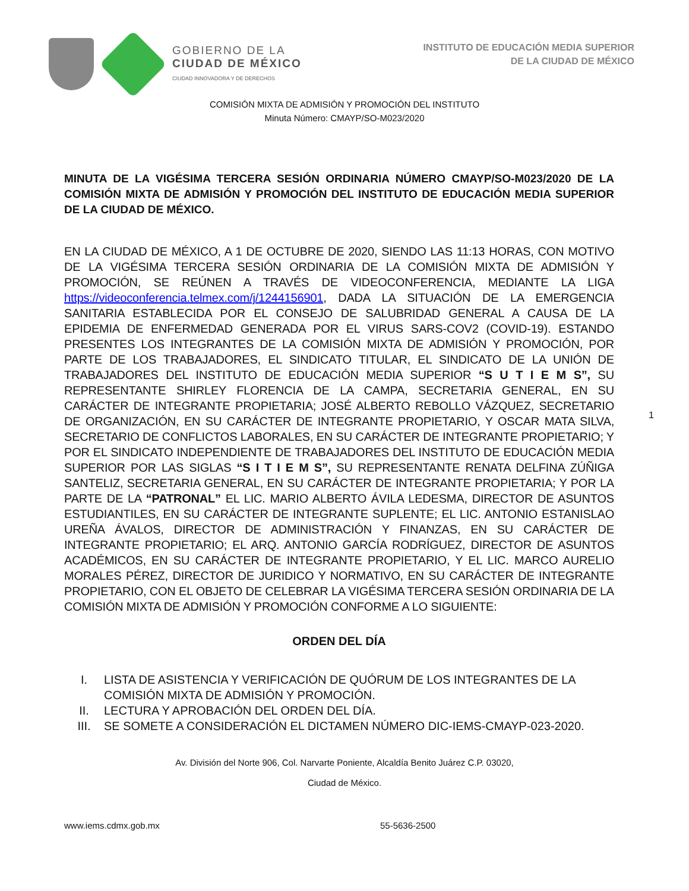GOBIERNO DE LA
CIUDAD DE MÉXICO
CIUDAD INNOVADORA Y DE DERECHOS
INSTITUTO DE EDUCACIÓN MEDIA SUPERIOR
DE LA CIUDAD DE MÉXICO
COMISIÓN MIXTA DE ADMISIÓN Y PROMOCIÓN DEL INSTITUTO
Minuta Número: CMAYP/SO-M023/2020
1
MINUTA DE LA VIGÉSIMA TERCERA SESIÓN ORDINARIA NÚMERO CMAYP/SO-M023/2020 DE LA COMISIÓN MIXTA DE ADMISIÓN Y PROMOCIÓN DEL INSTITUTO DE EDUCACIÓN MEDIA SUPERIOR DE LA CIUDAD DE MÉXICO.
EN LA CIUDAD DE MÉXICO, A 1 DE OCTUBRE DE 2020, SIENDO LAS 11:13 HORAS, CON MOTIVO DE LA VIGÉSIMA TERCERA SESIÓN ORDINARIA DE LA COMISIÓN MIXTA DE ADMISIÓN Y PROMOCIÓN, SE REÚNEN A TRAVÉS DE VIDEOCONFERENCIA, MEDIANTE LA LIGA https://videoconferencia.telmex.com/j/1244156901, DADA LA SITUACIÓN DE LA EMERGENCIA SANITARIA ESTABLECIDA POR EL CONSEJO DE SALUBRIDAD GENERAL A CAUSA DE LA EPIDEMIA DE ENFERMEDAD GENERADA POR EL VIRUS SARS-COV2 (COVID-19). ESTANDO PRESENTES LOS INTEGRANTES DE LA COMISIÓN MIXTA DE ADMISIÓN Y PROMOCIÓN, POR PARTE DE LOS TRABAJADORES, EL SINDICATO TITULAR, EL SINDICATO DE LA UNIÓN DE TRABAJADORES DEL INSTITUTO DE EDUCACIÓN MEDIA SUPERIOR “S U T I E M S”, SU REPRESENTANTE SHIRLEY FLORENCIA DE LA CAMPA, SECRETARIA GENERAL, EN SU CARÁCTER DE INTEGRANTE PROPIETARIA; JOSÉ ALBERTO REBOLLO VÁZQUEZ, SECRETARIO DE ORGANIZACIÓN, EN SU CARÁCTER DE INTEGRANTE PROPIETARIO, Y OSCAR MATA SILVA, SECRETARIO DE CONFLICTOS LABORALES, EN SU CARÁCTER DE INTEGRANTE PROPIETARIO; Y POR EL SINDICATO INDEPENDIENTE DE TRABAJADORES DEL INSTITUTO DE EDUCACIÓN MEDIA SUPERIOR POR LAS SIGLAS “S I T I E M S”, SU REPRESENTANTE RENATA DELFINA ZÚÑIGA SANTELIZ, SECRETARIA GENERAL, EN SU CARÁCTER DE INTEGRANTE PROPIETARIA; Y POR LA PARTE DE LA “PATRONAL” EL LIC. MARIO ALBERTO ÁVILA LEDESMA, DIRECTOR DE ASUNTOS ESTUDIANTILES, EN SU CARÁCTER DE INTEGRANTE SUPLENTE; EL LIC. ANTONIO ESTANISLAO UREÑA ÁVALOS, DIRECTOR DE ADMINISTRACIÓN Y FINANZAS, EN SU CARÁCTER DE INTEGRANTE PROPIETARIO; EL ARQ. ANTONIO GARCÍA RODRÍGUEZ, DIRECTOR DE ASUNTOS ACADÉMICOS, EN SU CARÁCTER DE INTEGRANTE PROPIETARIO, Y EL LIC. MARCO AURELIO MORALES PÉREZ, DIRECTOR DE JURIDICO Y NORMATIVO, EN SU CARÁCTER DE INTEGRANTE PROPIETARIO, CON EL OBJETO DE CELEBRAR LA VIGÉSIMA TERCERA SESIÓN ORDINARIA DE LA COMISIÓN MIXTA DE ADMISIÓN Y PROMOCIÓN CONFORME A LO SIGUIENTE:
ORDEN DEL DÍA
I. LISTA DE ASISTENCIA Y VERIFICACIÓN DE QUÓRUM DE LOS INTEGRANTES DE LA COMISIÓN MIXTA DE ADMISIÓN Y PROMOCIÓN.
II. LECTURA Y APROBACIÓN DEL ORDEN DEL DÍA.
III. SE SOMETE A CONSIDERACIÓN EL DICTAMEN NÚMERO DIC-IEMS-CMAYP-023-2020.
Av. División del Norte 906, Col. Narvarte Poniente, Alcaldía Benito Juárez C.P. 03020,
Ciudad de México.
www.iems.cdmx.gob.mx 55-5636-2500